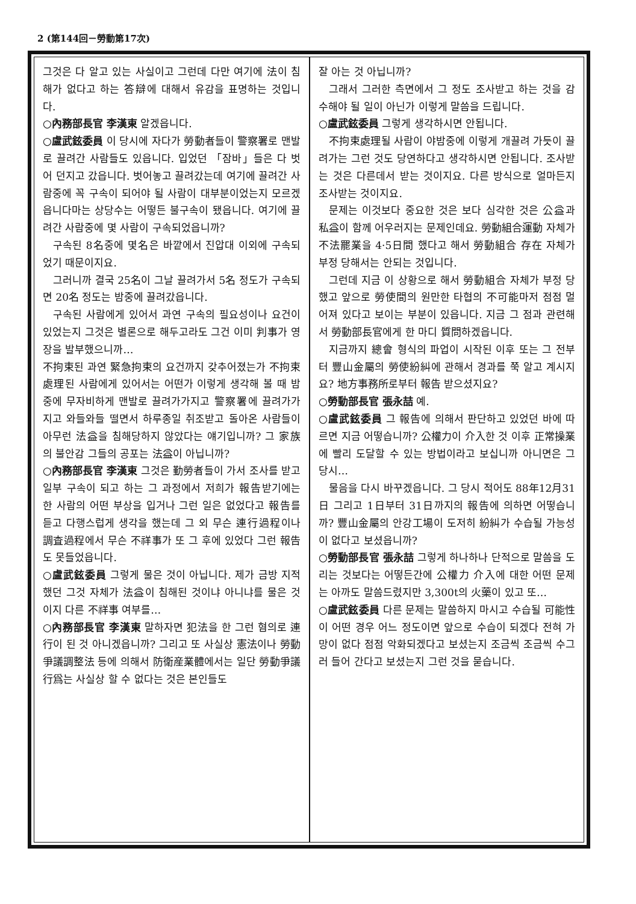2 (第144回－勞動第17次)
그것은 다 알고 있는 사실이고 그런데 다만 여기에 法이 침해가 없다고 하는 答辯에 대해서 유감을 표명하는 것입니다.
○內務部長官 李漢東 알겠읍니다.
○盧武鉉委員 이 당시에 자다가 勞動者들이 警察署로 맨발로 끌려간 사람들도 있읍니다. 입었던 「잠바」들은 다 벗어 던지고 갔읍니다. 벗어놓고 끌려갔는데 여기에 끌려간 사람중에 꼭 구속이 되어야 될 사람이 대부분이었는지 모르겠읍니다마는 상당수는 어떻든 불구속이 됐읍니다. 여기에 끌려간 사람중에 몇 사람이 구속되었읍니까?
구속된 8名중에 몇名은 바깥에서 진압대 이외에 구속되었기 때문이지요.
그러니까 결국 25名이 그날 끌려가서 5名 정도가 구속되면 20名 정도는 밤중에 끌려갔읍니다.
구속된 사람에게 있어서 과연 구속의 필요성이나 요건이 있었는지 그것은 별론으로 해두고라도 그건 이미 判事가 영장을 발부했으니까…
不拘束된 과연 緊急拘束의 요건까지 갖추어졌는가 不拘束處理된 사람에게 있어서는 어떤가 이렇게 생각해 볼 때 밤중에 무자비하게 맨발로 끌려가가지고 警察署에 끌려가가지고 와들와들 떨면서 하루종일 취조받고 돌아온 사람들이 아무런 法益을 침해당하지 않았다는 얘기입니까? 그 家族의 불안감 그들의 공포는 法益이 아닙니까?
○內務部長官 李漢東 그것은 勤勞者들이 가서 조사를 받고 일부 구속이 되고 하는 그 과정에서 저희가 報告받기에는 한 사람의 어떤 부상을 입거나 그런 일은 없었다고 報告를 듣고 다행스럽게 생각을 했는데 그 외 무슨 連行過程이나 調査過程에서 무슨 不祥事가 또 그 후에 있었다 그런 報告도 못들었읍니다.
○盧武鉉委員 그렇게 물은 것이 아닙니다. 제가 금방 지적했던 그것 자체가 法益이 침해된 것이냐 아니냐를 물은 것이지 다른 不祥事 여부를…
○內務部長官 李漢東 말하자면 犯法을 한 그런 혐의로 連行이 된 것 아니겠읍니까? 그리고 또 사실상 憲法이나 勞動爭議調整法 등에 의해서 防衛産業體에서는 일단 勞動爭議行爲는 사실상 할 수 없다는 것은 본인들도
잘 아는 것 아닙니까?
그래서 그러한 측면에서 그 정도 조사받고 하는 것을 감수해야 될 일이 아닌가 이렇게 말씀을 드립니다.
○盧武鉉委員 그렇게 생각하시면 안됩니다.
不拘束處理될 사람이 야밤중에 이렇게 개끌려 가듯이 끌려가는 그런 것도 당연하다고 생각하시면 안됩니다. 조사받는 것은 다른데서 받는 것이지요. 다른 방식으로 얼마든지 조사받는 것이지요.
문제는 이것보다 중요한 것은 보다 심각한 것은 公益과 私益이 함께 어우러지는 문제인데요. 勞動組合運動 자체가 不法罷業을 4·5日間 했다고 해서 勞動組合 存在 자체가 부정 당해서는 안되는 것입니다.
그런데 지금 이 상황으로 해서 勞動組合 자체가 부정 당했고 앞으로 勞使間의 원만한 타협의 不可能마저 점점 멀어져 있다고 보이는 부분이 있읍니다. 지금 그 점과 관련해서 勞動部長官에게 한 마디 質問하겠읍니다.
지금까지 總會 형식의 파업이 시작된 이후 또는 그 전부터 豐山金屬의 勞使紛糾에 관해서 경과를 쭉 알고 계시지요? 地方事務所로부터 報告 받으셨지요?
○勞動部長官 張永喆 예.
○盧武鉉委員 그 報告에 의해서 판단하고 있었던 바에 따르면 지금 어떻습니까? 公權力이 介入한 것 이후 正常操業에 빨리 도달할 수 있는 방법이라고 보십니까 아니면은 그 당시…
물음을 다시 바꾸겠읍니다. 그 당시 적어도 88年12月31日 그리고 1日부터 31日까지의 報告에 의하면 어떻습니까? 豐山金屬의 안강工場이 도저히 紛糾가 수습될 가능성이 없다고 보셨읍니까?
○勞動部長官 張永喆 그렇게 하나하나 단적으로 말씀을 도리는 것보다는 어떻든간에 公權力 介入에 대한 어떤 문제는 아까도 말씀드렸지만 3,300t의 火藥이 있고 또…
○盧武鉉委員 다른 문제는 말씀하지 마시고 수습될 可能性이 어떤 경우 어느 정도이면 앞으로 수습이 되겠다 전혀 가망이 없다 점점 악화되겠다고 보셨는지 조금씩 조금씩 수그러 들어 간다고 보셨는지 그런 것을 묻습니다.